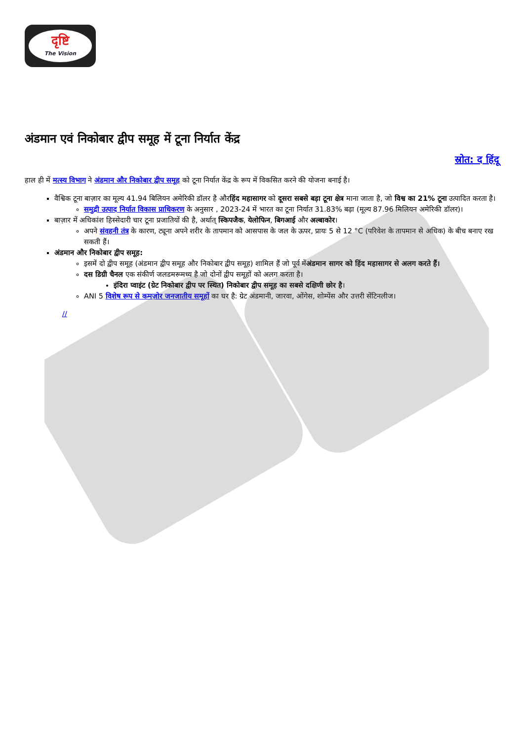दृष्टि
The Vision
अंडमान एवं निकोबार द्वीप समूह में टूना निर्यात केंद्र
स्रोत: द हिंदू
हाल ही में मत्स्य विभाग ने अंडमान और निकोबार द्वीप समूह को टूना निर्यात केंद्र के रूप में विकसित करने की योजना बनाई है।
वैश्विक टूना बाज़ार का मूल्य 41.94 बिलियन अमेरिकी डॉलर है औरहिंद महासागर को दूसरा सबसे बड़ा टूना क्षेत्र माना जाता है, जो विश्व का 21% टूना उत्पादित करता है।
समुद्री उत्पाद निर्यात विकास प्राधिकरण के अनुसार , 2023-24 में भारत का टूना निर्यात 31.83% बढ़ा (मूल्य 87.96 मिलियन अमेरिकी डॉलर)।
बाज़ार में अधिकांश हिस्सेदारी चार टूना प्रजातियों की है, अर्थात् स्किपजैक, येलोफिन, बिगआई और अल्बाकोर।
अपने संवहनी तंत्र के कारण, ट्यूना अपने शरीर के तापमान को आसपास के जल के ऊपर, प्रायः 5 से 12 °C (परिवेश के तापमान से अधिक) के बीच बनाए रख सकती हैं।
अंडमान और निकोबार द्वीप समूह:
इसमें दो द्वीप समूह (अंडमान द्वीप समूह और निकोबार द्वीप समूह) शामिल हैं जो पूर्व मेंअंडमान सागर को हिंद महासागर से अलग करते हैं।
दस डिग्री चैनल एक संकीर्ण जलडमरूमध्य है जो दोनों द्वीप समूहों को अलग करता है।
इंदिरा प्वाइंट (ग्रेट निकोबार द्वीप पर स्थित) निकोबार द्वीप समूह का सबसे दक्षिणी छोर है।
ANI 5 विशेष रूप से कमज़ोर जनजातीय समूहों का घर है: ग्रेट अंडमानी, जारवा, ओंगेस, शोम्पेंस और उत्तरी सेंटिनलीज।
//